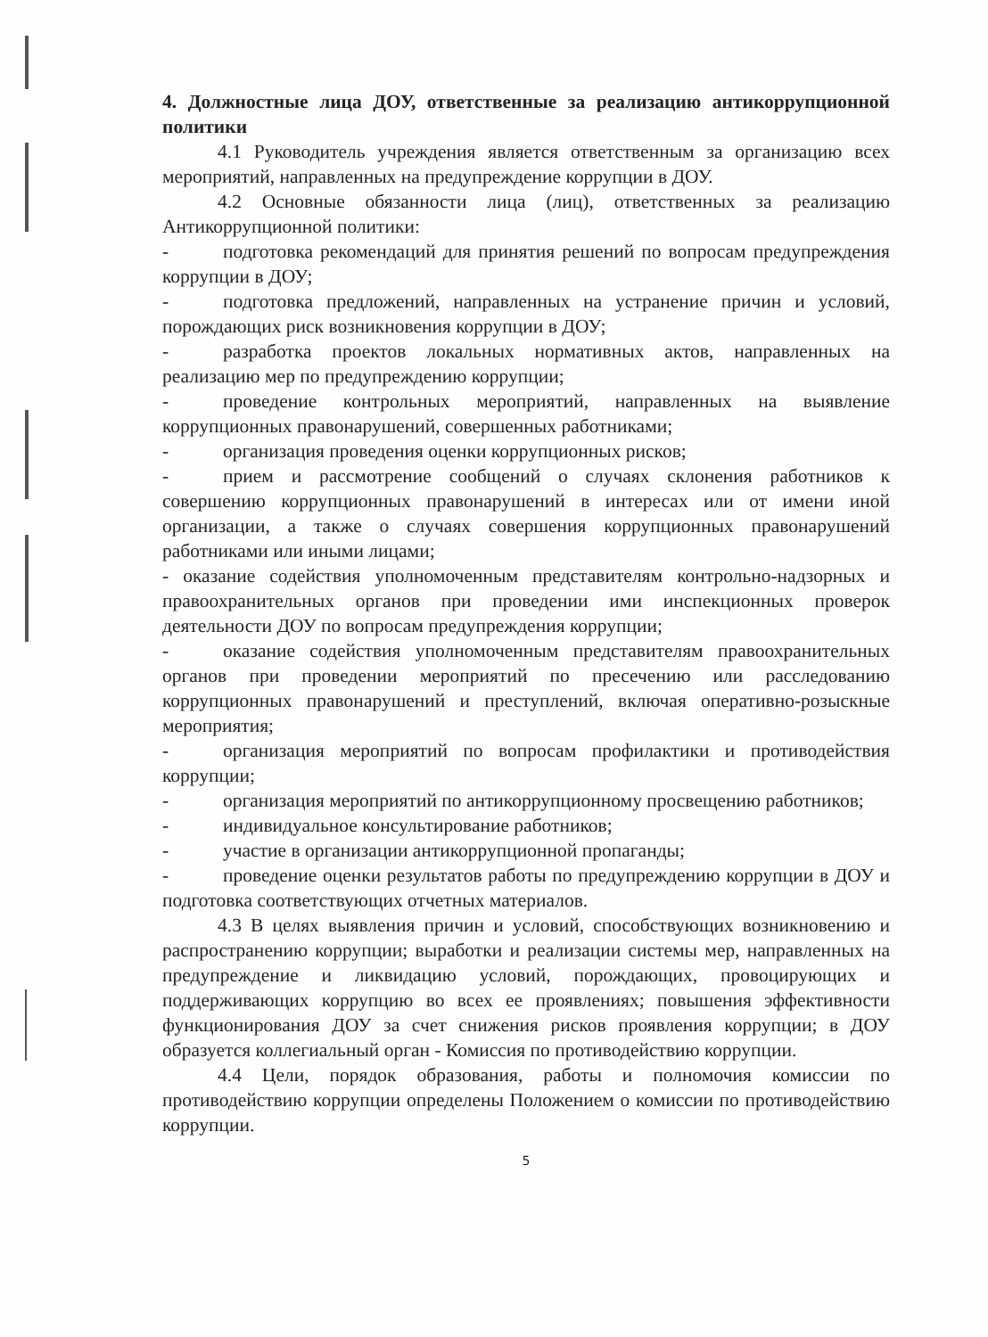4. Должностные лица ДОУ, ответственные за реализацию антикоррупционной политики
4.1 Руководитель учреждения является ответственным за организацию всех мероприятий, направленных на предупреждение коррупции в ДОУ.
4.2 Основные обязанности лица (лиц), ответственных за реализацию Антикоррупционной политики:
- подготовка рекомендаций для принятия решений по вопросам предупреждения коррупции в ДОУ;
- подготовка предложений, направленных на устранение причин и условий, порождающих риск возникновения коррупции в ДОУ;
- разработка проектов локальных нормативных актов, направленных на реализацию мер по предупреждению коррупции;
- проведение контрольных мероприятий, направленных на выявление коррупционных правонарушений, совершенных работниками;
- организация проведения оценки коррупционных рисков;
- прием и рассмотрение сообщений о случаях склонения работников к совершению коррупционных правонарушений в интересах или от имени иной организации, а также о случаях совершения коррупционных правонарушений работниками или иными лицами;
- оказание содействия уполномоченным представителям контрольно-надзорных и правоохранительных органов при проведении ими инспекционных проверок деятельности ДОУ по вопросам предупреждения коррупции;
- оказание содействия уполномоченным представителям правоохранительных органов при проведении мероприятий по пресечению или расследованию коррупционных правонарушений и преступлений, включая оперативно-розыскные мероприятия;
- организация мероприятий по вопросам профилактики и противодействия коррупции;
- организация мероприятий по антикоррупционному просвещению работников;
- индивидуальное консультирование работников;
- участие в организации антикоррупционной пропаганды;
- проведение оценки результатов работы по предупреждению коррупции в ДОУ и подготовка соответствующих отчетных материалов.
4.3 В целях выявления причин и условий, способствующих возникновению и распространению коррупции; выработки и реализации системы мер, направленных на предупреждение и ликвидацию условий, порождающих, провоцирующих и поддерживающих коррупцию во всех ее проявлениях; повышения эффективности функционирования ДОУ за счет снижения рисков проявления коррупции; в ДОУ образуется коллегиальный орган - Комиссия по противодействию коррупции.
4.4 Цели, порядок образования, работы и полномочия комиссии по противодействию коррупции определены Положением о комиссии по противодействию коррупции.
5